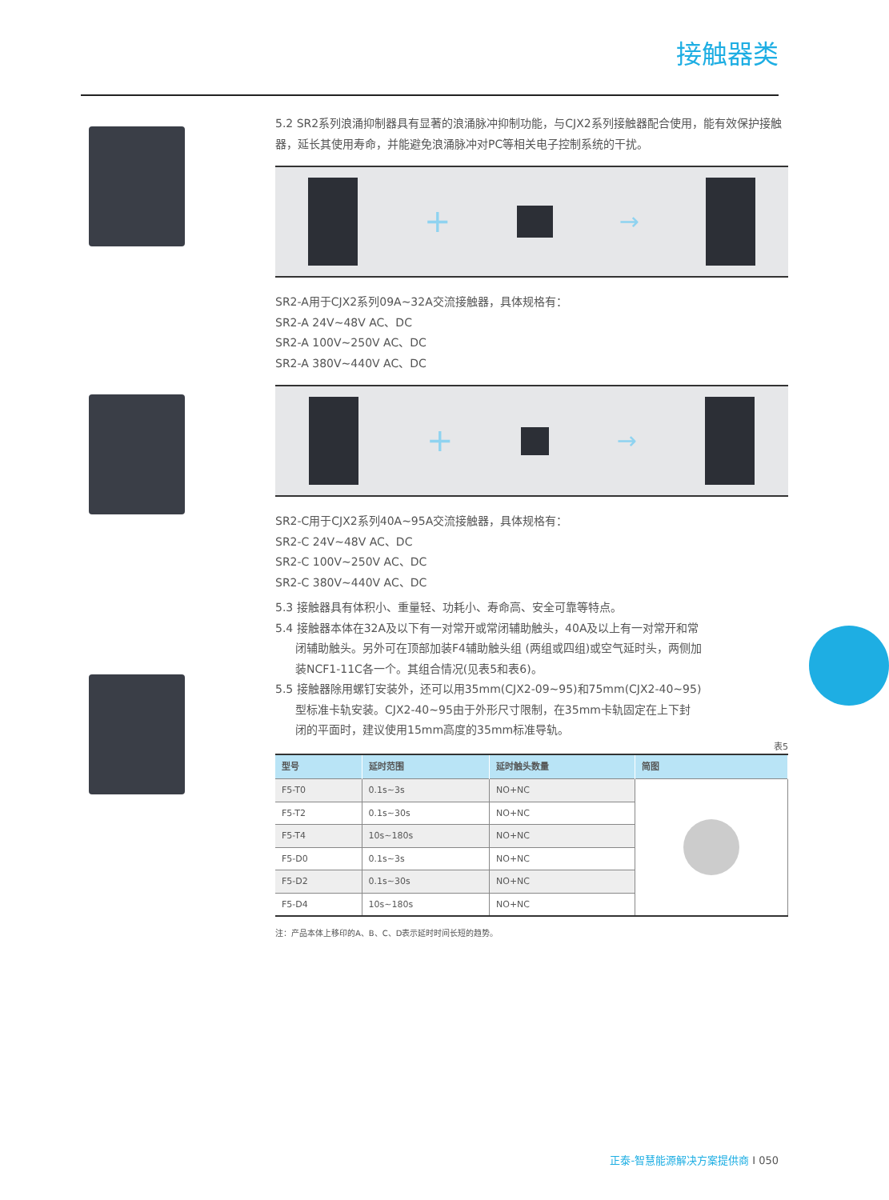接触器类
5.2 SR2系列浪涌抑制器具有显著的浪涌脉冲抑制功能，与CJX2系列接触器配合使用，能有效保护接触器，延长其使用寿命，并能避免浪涌脉冲对PC等相关电子控制系统的干扰。
+
→
SR2-A用于CJX2系列09A~32A交流接触器，具体规格有：
SR2-A 24V~48V AC、DC
SR2-A 100V~250V AC、DC
SR2-A 380V~440V AC、DC
+
→
SR2-C用于CJX2系列40A~95A交流接触器，具体规格有：
SR2-C 24V~48V AC、DC
SR2-C 100V~250V AC、DC
SR2-C 380V~440V AC、DC
5.3 接触器具有体积小、重量轻、功耗小、寿命高、安全可靠等特点。
5.4 接触器本体在32A及以下有一对常开或常闭辅助触头，40A及以上有一对常开和常
闭辅助触头。另外可在顶部加装F4辅助触头组 (两组或四组)或空气延时头，两侧加
装NCF1-11C各一个。其组合情况(见表5和表6)。
5.5 接触器除用螺钉安装外，还可以用35mm(CJX2-09~95)和75mm(CJX2-40~95)
型标准卡轨安装。CJX2-40~95由于外形尺寸限制，在35mm卡轨固定在上下封
闭的平面时，建议使用15mm高度的35mm标准导轨。
表5
| 型号 | 延时范围 | 延时触头数量 | 简图 |
| --- | --- | --- | --- |
| F5-T0 | 0.1s~3s | NO+NC | |
| F5-T2 | 0.1s~30s | NO+NC | |
| F5-T4 | 10s~180s | NO+NC | |
| F5-D0 | 0.1s~3s | NO+NC | |
| F5-D2 | 0.1s~30s | NO+NC | |
| F5-D4 | 10s~180s | NO+NC | |
注：产品本体上移印的A、B、C、D表示延时时间长短的趋势。
正泰-智慧能源解决方案提供商 I 050